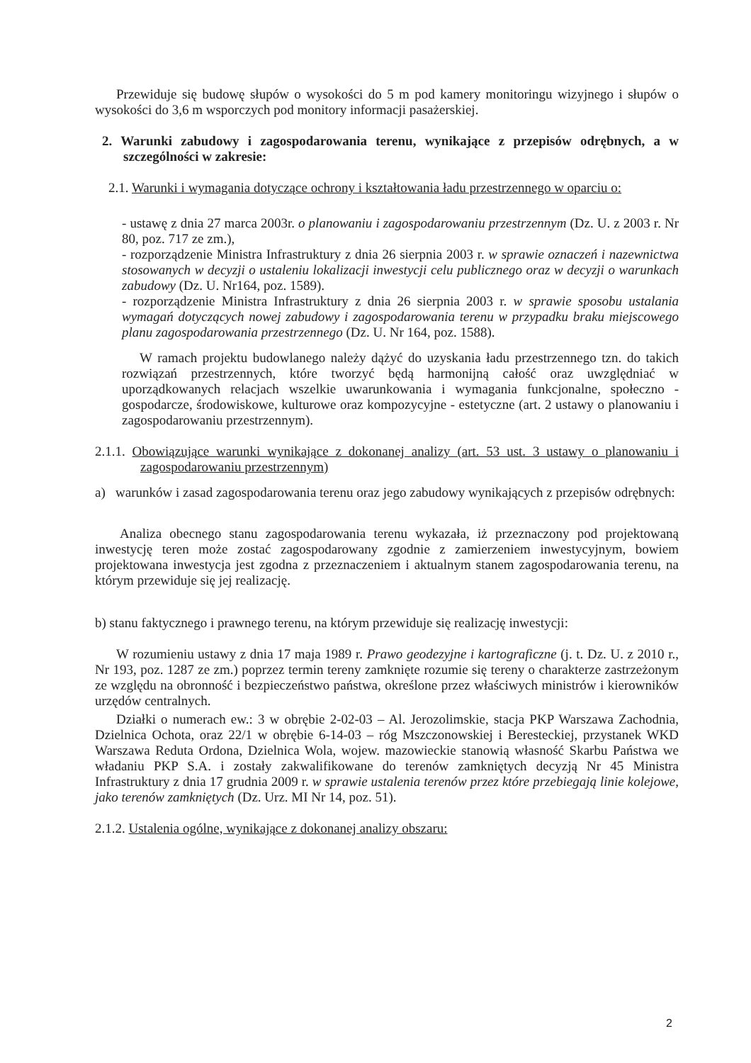Przewiduje się budowę słupów o wysokości do 5 m pod kamery monitoringu wizyjnego i słupów o wysokości do 3,6 m wsporczych pod monitory informacji pasażerskiej.
2. Warunki zabudowy i zagospodarowania terenu, wynikające z przepisów odrębnych, a w szczególności w zakresie:
2.1. Warunki i wymagania dotyczące ochrony i kształtowania ładu przestrzennego w oparciu o:
- ustawę z dnia 27 marca 2003r. o planowaniu i zagospodarowaniu przestrzennym (Dz. U. z 2003 r. Nr 80, poz. 717 ze zm.),
- rozporządzenie Ministra Infrastruktury z dnia 26 sierpnia 2003 r. w sprawie oznaczeń i nazewnictwa stosowanych w decyzji o ustaleniu lokalizacji inwestycji celu publicznego oraz w decyzji o warunkach zabudowy (Dz. U. Nr164, poz. 1589).
- rozporządzenie Ministra Infrastruktury z dnia 26 sierpnia 2003 r. w sprawie sposobu ustalania wymagań dotyczących nowej zabudowy i zagospodarowania terenu w przypadku braku miejscowego planu zagospodarowania przestrzennego (Dz. U. Nr 164, poz. 1588).
W ramach projektu budowlanego należy dążyć do uzyskania ładu przestrzennego tzn. do takich rozwiązań przestrzennych, które tworzyć będą harmonijną całość oraz uwzględniać w uporządkowanych relacjach wszelkie uwarunkowania i wymagania funkcjonalne, społeczno - gospodarcze, środowiskowe, kulturowe oraz kompozycyjne - estetyczne (art. 2 ustawy o planowaniu i zagospodarowaniu przestrzennym).
2.1.1. Obowiązujące warunki wynikające z dokonanej analizy (art. 53 ust. 3 ustawy o planowaniu i zagospodarowaniu przestrzennym)
a) warunków i zasad zagospodarowania terenu oraz jego zabudowy wynikających z przepisów odrębnych:
Analiza obecnego stanu zagospodarowania terenu wykazała, iż przeznaczony pod projektowaną inwestycję teren może zostać zagospodarowany zgodnie z zamierzeniem inwestycyjnym, bowiem projektowana inwestycja jest zgodna z przeznaczeniem i aktualnym stanem zagospodarowania terenu, na którym przewiduje się jej realizację.
b) stanu faktycznego i prawnego terenu, na którym przewiduje się realizację inwestycji:
W rozumieniu ustawy z dnia 17 maja 1989 r. Prawo geodezyjne i kartograficzne (j. t. Dz. U. z 2010 r., Nr 193, poz. 1287 ze zm.) poprzez termin tereny zamknięte rozumie się tereny o charakterze zastrzeżonym ze względu na obronność i bezpieczeństwo państwa, określone przez właściwych ministrów i kierowników urzędów centralnych.
Działki o numerach ew.: 3 w obrębie 2-02-03 – Al. Jerozolimskie, stacja PKP Warszawa Zachodnia, Dzielnica Ochota, oraz 22/1 w obrębie 6-14-03 – róg Mszczonowskiej i Beresteckiej, przystanek WKD Warszawa Reduta Ordona, Dzielnica Wola, wojew. mazowieckie stanowią własność Skarbu Państwa we władaniu PKP S.A. i zostały zakwalifikowane do terenów zamkniętych decyzją Nr 45 Ministra Infrastruktury z dnia 17 grudnia 2009 r. w sprawie ustalenia terenów przez które przebiegają linie kolejowe, jako terenów zamkniętych (Dz. Urz. MI Nr 14, poz. 51).
2.1.2. Ustalenia ogólne, wynikające z dokonanej analizy obszaru:
2